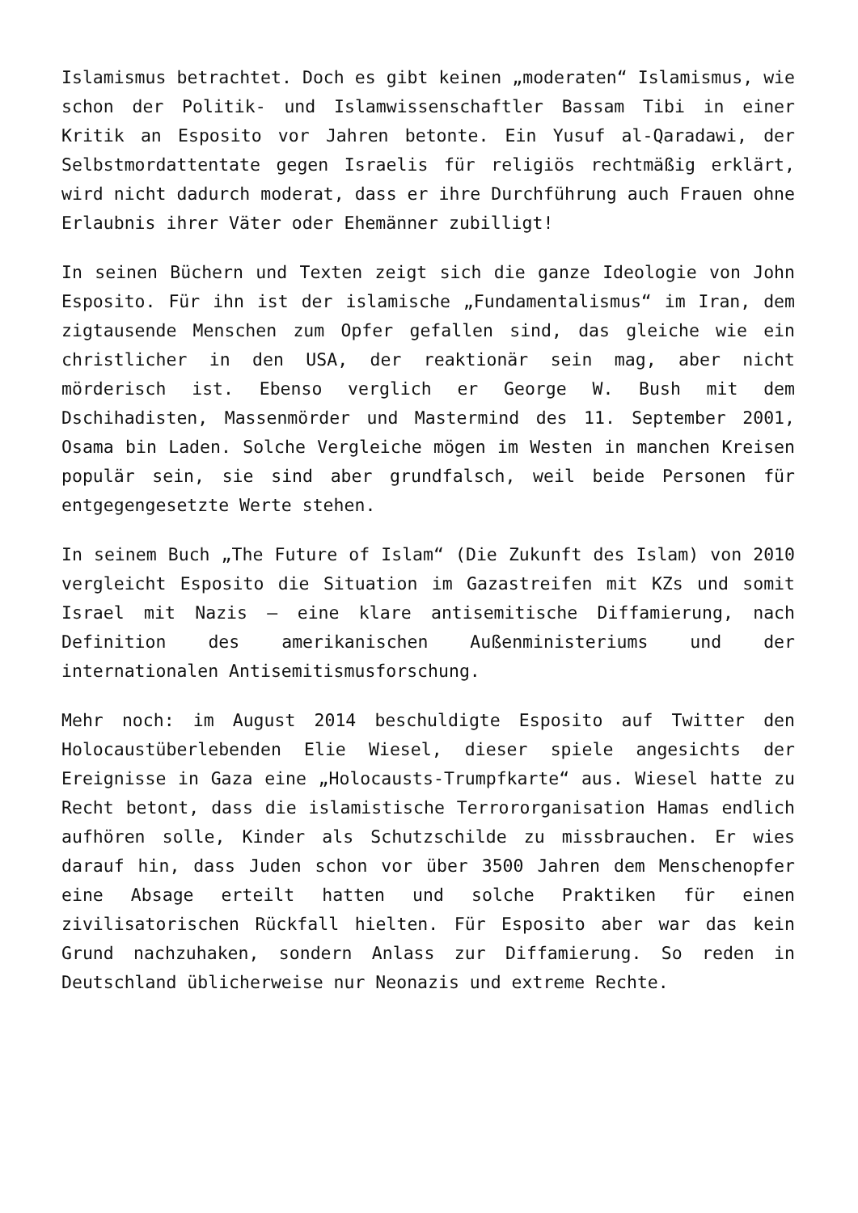Islamismus betrachtet. Doch es gibt keinen „moderaten“ Islamismus, wie schon der Politik- und Islamwissenschaftler Bassam Tibi in einer Kritik an Esposito vor Jahren betonte. Ein Yusuf al-Qaradawi, der Selbstmordattentate gegen Israelis für religiös rechtmäßig erklärt, wird nicht dadurch moderat, dass er ihre Durchführung auch Frauen ohne Erlaubnis ihrer Väter oder Ehemänner zubilligt!
In seinen Büchern und Texten zeigt sich die ganze Ideologie von John Esposito. Für ihn ist der islamische „Fundamentalismus“ im Iran, dem zigtausende Menschen zum Opfer gefallen sind, das gleiche wie ein christlicher in den USA, der reaktionär sein mag, aber nicht mörderisch ist. Ebenso verglich er George W. Bush mit dem Dschihadisten, Massenmörder und Mastermind des 11. September 2001, Osama bin Laden. Solche Vergleiche mögen im Westen in manchen Kreisen populär sein, sie sind aber grundfalsch, weil beide Personen für entgegengesetzte Werte stehen.
In seinem Buch „The Future of Islam“ (Die Zukunft des Islam) von 2010 vergleicht Esposito die Situation im Gazastreifen mit KZs und somit Israel mit Nazis – eine klare antisemitische Diffamierung, nach Definition des amerikanischen Außenministeriums und der internationalen Antisemitismusforschung.
Mehr noch: im August 2014 beschuldigte Esposito auf Twitter den Holocaustüberlebenden Elie Wiesel, dieser spiele angesichts der Ereignisse in Gaza eine „Holocausts-Trumpfkarte“ aus. Wiesel hatte zu Recht betont, dass die islamistische Terrororganisation Hamas endlich aufhören solle, Kinder als Schutzschilde zu missbrauchen. Er wies darauf hin, dass Juden schon vor über 3500 Jahren dem Menschenopfer eine Absage erteilt hatten und solche Praktiken für einen zivilisatorischen Rückfall hielten. Für Esposito aber war das kein Grund nachzuhaken, sondern Anlass zur Diffamierung. So reden in Deutschland üblicherweise nur Neonazis und extreme Rechte.